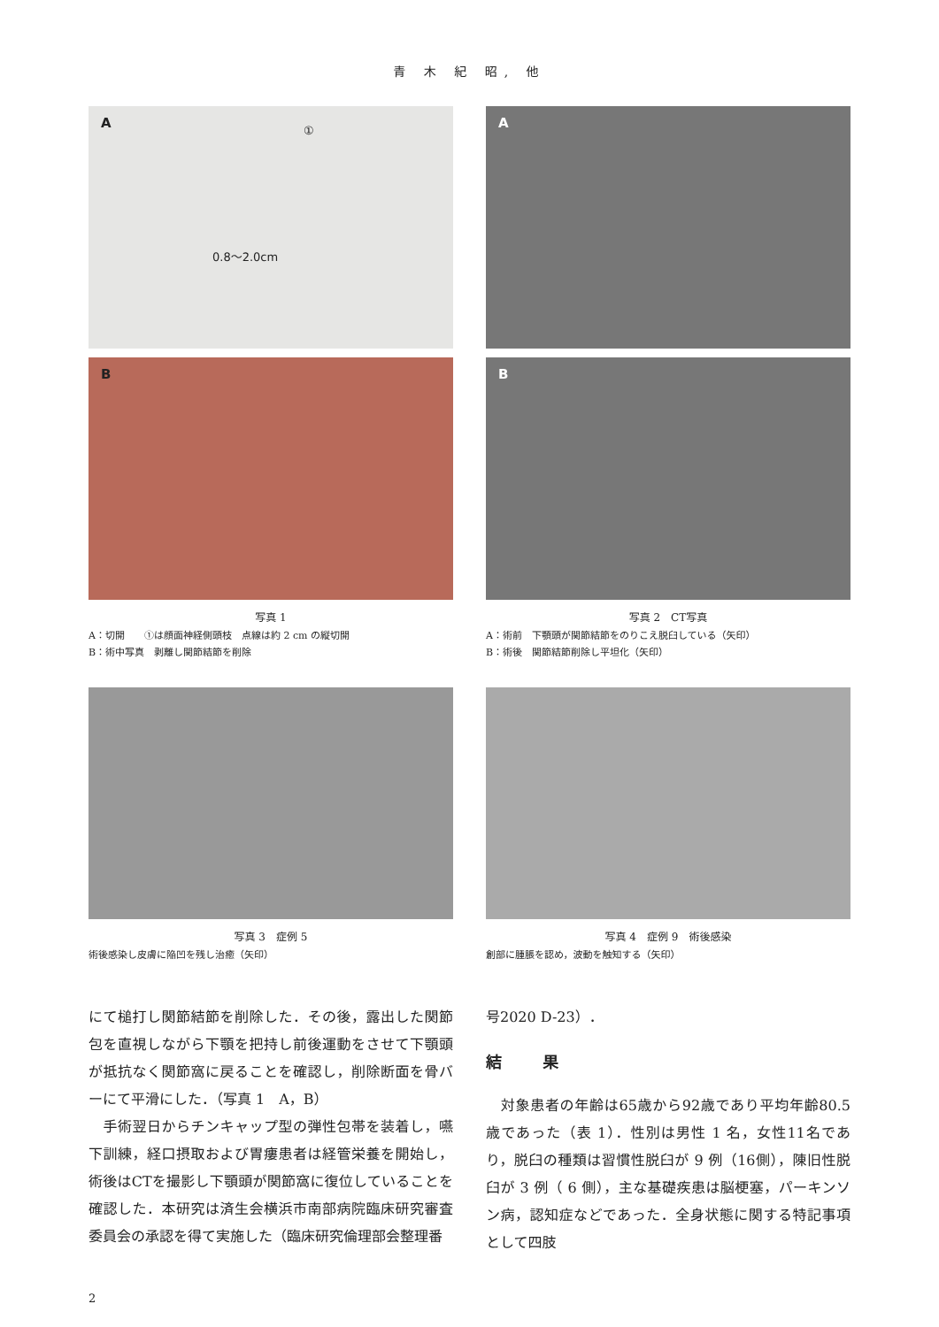青 木 紀 昭, 他
A
0.8〜2.0cm
①
B
写真 1
A：切開　　①は顔面神経側頭枝　点線は約 2 cm の縦切開
B：術中写真　剥離し関節結節を削除
A
B
写真 2　CT写真
A：術前　下顎頭が関節結節をのりこえ脱臼している（矢印）
B：術後　関節結節削除し平坦化（矢印）
写真 3　症例 5
術後感染し皮膚に陥凹を残し治癒（矢印）
写真 4　症例 9　術後感染
創部に腫脹を認め，波動を触知する（矢印）
にて槌打し関節結節を削除した．その後，露出した関節包を直視しながら下顎を把持し前後運動をさせて下顎頭が抵抗なく関節窩に戻ることを確認し，削除断面を骨バーにて平滑にした．（写真 1　A，B）
　手術翌日からチンキャップ型の弾性包帯を装着し，嚥下訓練，経口摂取および胃瘻患者は経管栄養を開始し，術後はCTを撮影し下顎頭が関節窩に復位していることを確認した．本研究は済生会横浜市南部病院臨床研究審査委員会の承認を得て実施した（臨床研究倫理部会整理番
号2020 D-23）．
結 果
　対象患者の年齢は65歳から92歳であり平均年齢80.5歳であった（表 1）．性別は男性 1 名，女性11名であり，脱臼の種類は習慣性脱臼が 9 例（16側），陳旧性脱臼が 3 例（ 6 側），主な基礎疾患は脳梗塞，パーキンソン病，認知症などであった．全身状態に関する特記事項として四肢
2